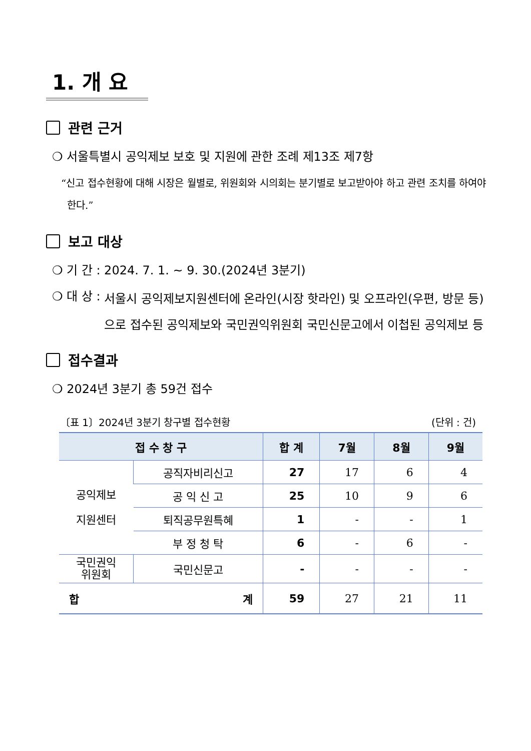1. 개 요
관련 근거
❍ 서울특별시 공익제보 보호 및 지원에 관한 조례 제13조 제7항
“신고 접수현황에 대해 시장은 월별로, 위원회와 시의회는 분기별로 보고받아야 하고 관련 조치를 하여야 한다.”
보고 대상
❍ 기 간 : 2024. 7. 1. ~ 9. 30.(2024년 3분기)
❍ 대 상 : 서울시 공익제보지원센터에 온라인(시장 핫라인) 및 오프라인(우편, 방문 등)으로 접수된 공익제보와 국민권익위원회 국민신문고에서 이첩된 공익제보 등
접수결과
❍ 2024년 3분기 총 59건 접수
〔표 1〕2024년 3분기 창구별 접수현황 (단위 : 건)
| 접 수 창 구 | | 합 계 | 7월 | 8월 | 9월 |
| --- | --- | --- | --- | --- | --- |
| 공익제보 지원센터 | 공직자비리신고 | 27 | 17 | 6 | 4 |
| | 공 익 신 고 | 25 | 10 | 9 | 6 |
| | 퇴직공무원특혜 | 1 | - | - | 1 |
| | 부 정 청 탁 | 6 | - | 6 | - |
| 국민권익 위원회 | 국민신문고 | - | - | - | - |
| 합 계 | | 59 | 27 | 21 | 11 |